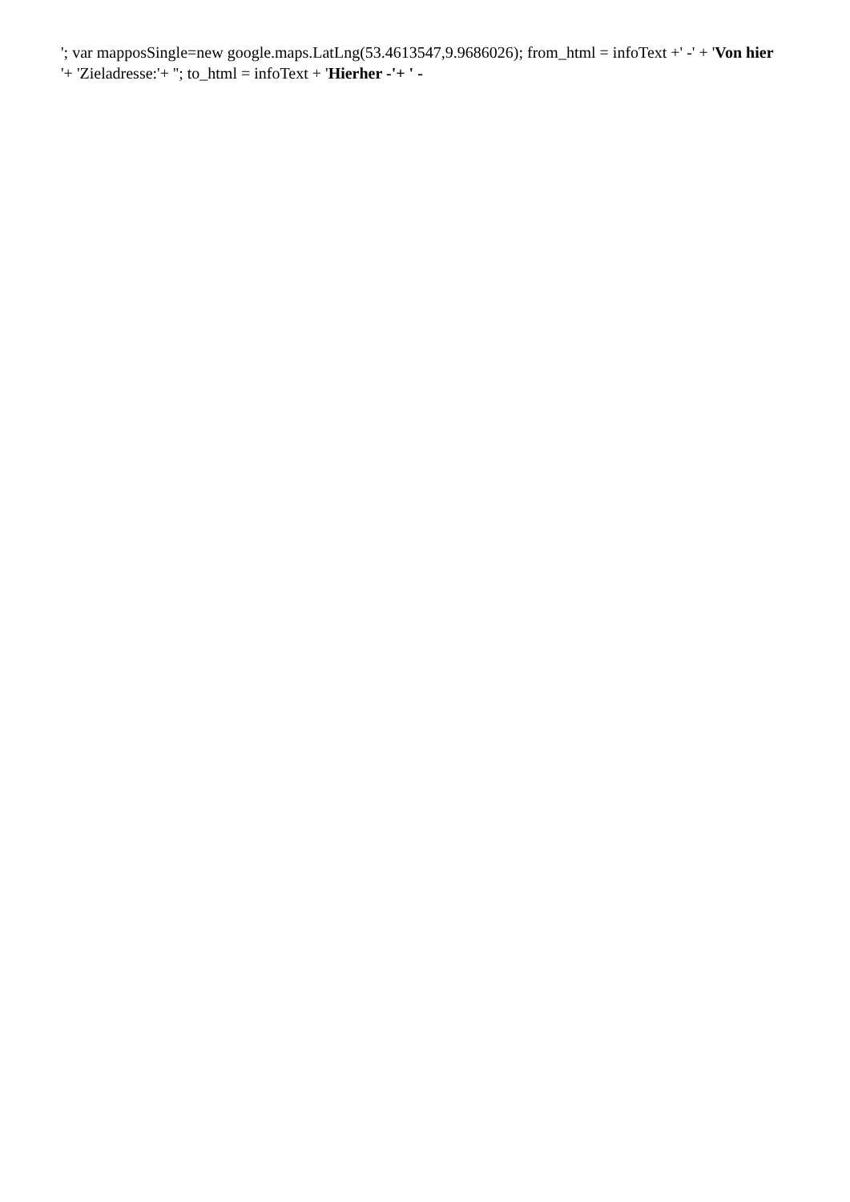'; var mapposSingle=new google.maps.LatLng(53.4613547,9.9686026); from_html = infoText +' -' + 'Von hier
'+ 'Zieladresse:'+ ''; to_html = infoText + 'Hierher -'+ ' -